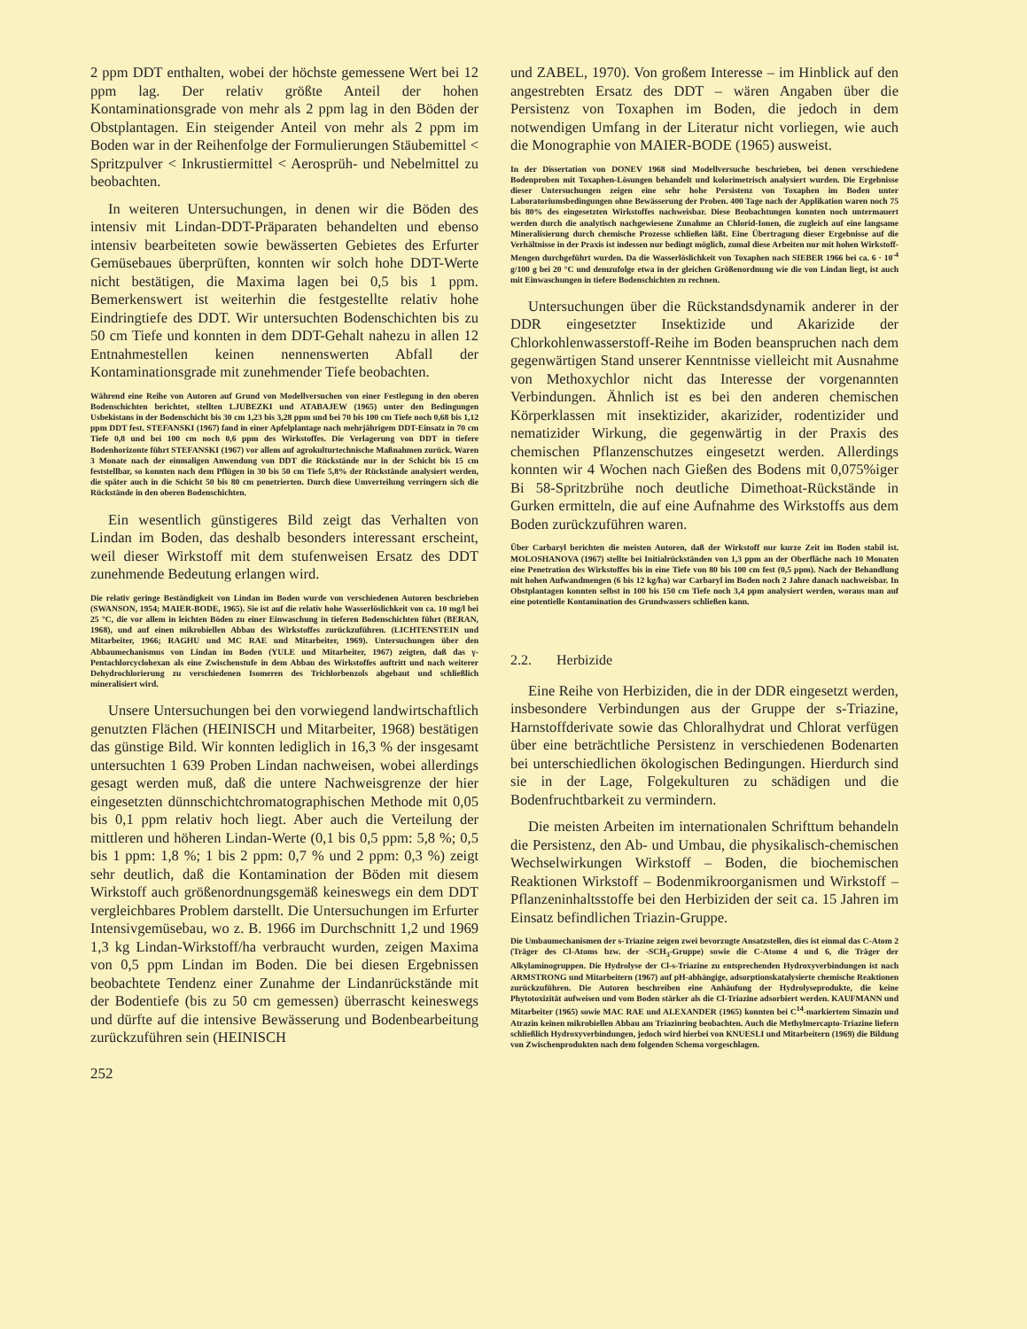2 ppm DDT enthalten, wobei der höchste gemessene Wert bei 12 ppm lag. Der relativ größte Anteil der hohen Kontaminationsgrade von mehr als 2 ppm lag in den Böden der Obstplantagen. Ein steigender Anteil von mehr als 2 ppm im Boden war in der Reihenfolge der Formulierungen Stäubemittel < Spritzpulver < Inkrustiermittel < Aerosprüh- und Nebelmittel zu beobachten.
In weiteren Untersuchungen, in denen wir die Böden des intensiv mit Lindan-DDT-Präparaten behandelten und ebenso intensiv bearbeiteten sowie bewässerten Gebietes des Erfurter Gemüsebaues überprüften, konnten wir solch hohe DDT-Werte nicht bestätigen, die Maxima lagen bei 0,5 bis 1 ppm. Bemerkenswert ist weiterhin die festgestellte relativ hohe Eindringtiefe des DDT. Wir untersuchten Bodenschichten bis zu 50 cm Tiefe und konnten in dem DDT-Gehalt nahezu in allen 12 Entnahmestellen keinen nennenswerten Abfall der Kontaminationsgrade mit zunehmender Tiefe beobachten.
Während eine Reihe von Autoren auf Grund von Modellversuchen von einer Festlegung in den oberen Bodenschichten berichtet, stellten LJUBEZKI und ATABAJEW (1965) unter den Bedingungen Usbekistans in der Bodenschicht bis 30 cm 1,23 bis 3,28 ppm und bei 70 bis 100 cm Tiefe noch 0,68 bis 1,12 ppm DDT fest. STEFANSKI (1967) fand in einer Apfelplantage nach mehrjährigem DDT-Einsatz in 70 cm Tiefe 0,8 und bei 100 cm noch 0,6 ppm des Wirkstoffes. Die Verlagerung von DDT in tiefere Bodenhorizonte führt STEFANSKI (1967) vor allem auf agrokulturtechnische Maßnahmen zurück. Waren 3 Monate nach der einmaligen Anwendung von DDT die Rückstände nur in der Schicht bis 15 cm feststellbar, so konnten nach dem Pflügen in 30 bis 50 cm Tiefe 5,8% der Rückstände analysiert werden, die später auch in die Schicht 50 bis 80 cm penetrierten. Durch diese Umverteilung verringern sich die Rückstände in den oberen Bodenschichten.
Ein wesentlich günstigeres Bild zeigt das Verhalten von Lindan im Boden, das deshalb besonders interessant erscheint, weil dieser Wirkstoff mit dem stufenweisen Ersatz des DDT zunehmende Bedeutung erlangen wird.
Die relativ geringe Beständigkeit von Lindan im Boden wurde von verschiedenen Autoren beschrieben (SWANSON, 1954; MAIER-BODE, 1965). Sie ist auf die relativ hohe Wasserlöslichkeit von ca. 10 mg/l bei 25 °C, die vor allem in leichten Böden zu einer Einwaschung in tieferen Bodenschichten führt (BERAN, 1968), und auf einen mikrobiellen Abbau des Wirkstoffes zurückzuführen. (LICHTENSTEIN und Mitarbeiter, 1966; RAGHU und MC RAE und Mitarbeiter, 1969). Untersuchungen über den Abbaumechanismus von Lindan im Boden (YULE und Mitarbeiter, 1967) zeigten, daß das γ-Pentachlorcyclohexan als eine Zwischenstufe in dem Abbau des Wirkstoffes auftritt und nach weiterer Dehydrochlorierung zu verschiedenen Isomeren des Trichlorbenzols abgebaut und schließlich mineralisiert wird.
Unsere Untersuchungen bei den vorwiegend landwirtschaftlich genutzten Flächen (HEINISCH und Mitarbeiter, 1968) bestätigen das günstige Bild. Wir konnten lediglich in 16,3 % der insgesamt untersuchten 1 639 Proben Lindan nachweisen, wobei allerdings gesagt werden muß, daß die untere Nachweisgrenze der hier eingesetzten dünnschichtchromatographischen Methode mit 0,05 bis 0,1 ppm relativ hoch liegt. Aber auch die Verteilung der mittleren und höheren Lindan-Werte (0,1 bis 0,5 ppm: 5,8 %; 0,5 bis 1 ppm: 1,8 %; 1 bis 2 ppm: 0,7 % und 2 ppm: 0,3 %) zeigt sehr deutlich, daß die Kontamination der Böden mit diesem Wirkstoff auch größenordnungsgemäß keineswegs ein dem DDT vergleichbares Problem darstellt. Die Untersuchungen im Erfurter Intensivgemüsebau, wo z. B. 1966 im Durchschnitt 1,2 und 1969 1,3 kg Lindan-Wirkstoff/ha verbraucht wurden, zeigen Maxima von 0,5 ppm Lindan im Boden. Die bei diesen Ergebnissen beobachtete Tendenz einer Zunahme der Lindanrückstände mit der Bodentiefe (bis zu 50 cm gemessen) überrascht keineswegs und dürfte auf die intensive Bewässerung und Bodenbearbeitung zurückzuführen sein (HEINISCH
252
und ZABEL, 1970). Von großem Interesse – im Hinblick auf den angestrebten Ersatz des DDT – wären Angaben über die Persistenz von Toxaphen im Boden, die jedoch in dem notwendigen Umfang in der Literatur nicht vorliegen, wie auch die Monographie von MAIER-BODE (1965) ausweist.
In der Dissertation von DONEV 1968 sind Modellversuche beschrieben, bei denen verschiedene Bodenproben mit Toxaphen-Lösungen behandelt und kolorimetrisch analysiert wurden. Die Ergebnisse dieser Untersuchungen zeigen eine sehr hohe Persistenz von Toxaphen im Boden unter Laboratoriumsbedingungen ohne Bewässerung der Proben. 400 Tage nach der Applikation waren noch 75 bis 80% des eingesetzten Wirkstoffes nachweisbar. Diese Beobachtungen konnten noch untermauert werden durch die analytisch nachgewiesene Zunahme an Chlorid-Ionen, die zugleich auf eine langsame Mineralisierung durch chemische Prozesse schließen läßt. Eine Übertragung dieser Ergebnisse auf die Verhältnisse in der Praxis ist indessen nur bedingt möglich, zumal diese Arbeiten nur mit hohen Wirkstoff-Mengen durchgeführt wurden. Da die Wasserlöslichkeit von Toxaphen nach SIEBER 1966 bei ca. 6 · 10<sup>-4</sup> g/100 g bei 20 °C und demzufolge etwa in der gleichen Größenordnung wie die von Lindan liegt, ist auch mit Einwaschungen in tiefere Bodenschichten zu rechnen.
Untersuchungen über die Rückstandsdynamik anderer in der DDR eingesetzter Insektizide und Akarizide der Chlorkohlenwasserstoff-Reihe im Boden beanspruchen nach dem gegenwärtigen Stand unserer Kenntnisse vielleicht mit Ausnahme von Methoxychlor nicht das Interesse der vorgenannten Verbindungen. Ähnlich ist es bei den anderen chemischen Körperklassen mit insektizider, akarizider, rodentizider und nematizider Wirkung, die gegenwärtig in der Praxis des chemischen Pflanzenschutzes eingesetzt werden. Allerdings konnten wir 4 Wochen nach Gießen des Bodens mit 0,075%iger Bi 58-Spritzbrühe noch deutliche Dimethoat-Rückstände in Gurken ermitteln, die auf eine Aufnahme des Wirkstoffs aus dem Boden zurückzuführen waren.
Über Carbaryl berichten die meisten Autoren, daß der Wirkstoff nur kurze Zeit im Boden stabil ist. MOLOSHANOVA (1967) stellte bei Initialrückständen von 1,3 ppm an der Oberfläche nach 10 Monaten eine Penetration des Wirkstoffes bis in eine Tiefe von 80 bis 100 cm fest (0,5 ppm). Nach der Behandlung mit hohen Aufwandmengen (6 bis 12 kg/ha) war Carbaryl im Boden noch 2 Jahre danach nachweisbar. In Obstplantagen konnten selbst in 100 bis 150 cm Tiefe noch 3,4 ppm analysiert werden, woraus man auf eine potentielle Kontamination des Grundwassers schließen kann.
2.2. Herbizide
Eine Reihe von Herbiziden, die in der DDR eingesetzt werden, insbesondere Verbindungen aus der Gruppe der s-Triazine, Harnstoffderivate sowie das Chloralhydrat und Chlorat verfügen über eine beträchtliche Persistenz in verschiedenen Bodenarten bei unterschiedlichen ökologischen Bedingungen. Hierdurch sind sie in der Lage, Folgekulturen zu schädigen und die Bodenfruchtbarkeit zu vermindern.
Die meisten Arbeiten im internationalen Schrifttum behandeln die Persistenz, den Ab- und Umbau, die physikalisch-chemischen Wechselwirkungen Wirkstoff – Boden, die biochemischen Reaktionen Wirkstoff – Bodenmikroorganismen und Wirkstoff – Pflanzeninhaltsstoffe bei den Herbiziden der seit ca. 15 Jahren im Einsatz befindlichen Triazin-Gruppe.
Die Umbaumechanismen der s-Triazine zeigen zwei bevorzugte Ansatzstellen, dies ist einmal das C-Atom 2 (Träger des Cl-Atoms bzw. der -SCH<sub>3</sub>-Gruppe) sowie die C-Atome 4 und 6, die Träger der Alkylaminogruppen. Die Hydrolyse der Cl-s-Triazine zu entsprechenden Hydroxyverbindungen ist nach ARMSTRONG und Mitarbeitern (1967) auf pH-abhängige, adsorptionskatalysierte chemische Reaktionen zurückzuführen. Die Autoren beschreiben eine Anhäufung der Hydrolyseprodukte, die keine Phytotoxizität aufweisen und vom Boden stärker als die Cl-Triazine adsorbiert werden. KAUFMANN und Mitarbeiter (1965) sowie MAC RAE und ALEXANDER (1965) konnten bei C<sup>14</sup>-markiertem Simazin und Atrazin keinen mikrobiellen Abbau am Triazinring beobachten. Auch die Methylmercapto-Triazine liefern schließlich Hydroxyverbindungen, jedoch wird hierbei von KNUESLI und Mitarbeitern (1969) die Bildung von Zwischenprodukten nach dem folgenden Schema vorgeschlagen.